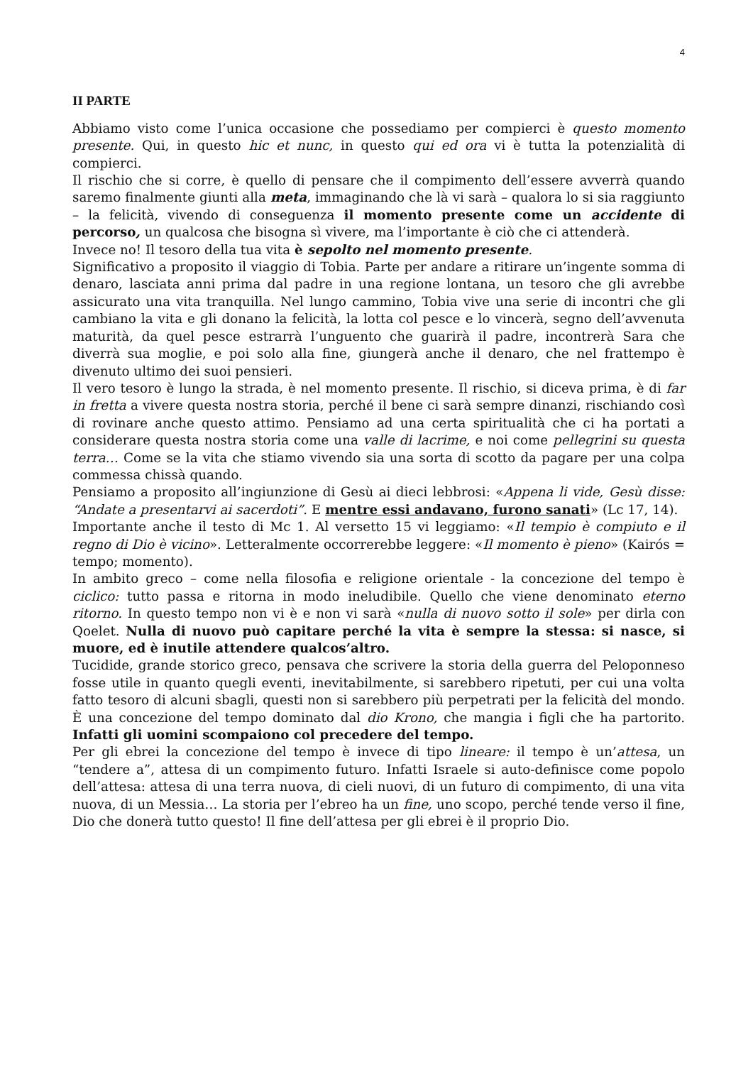4
II PARTE
Abbiamo visto come l’unica occasione che possediamo per compierci è questo momento presente. Qui, in questo hic et nunc, in questo qui ed ora vi è tutta la potenzialità di compierci.
Il rischio che si corre, è quello di pensare che il compimento dell’essere avverrà quando saremo finalmente giunti alla meta, immaginando che là vi sarà – qualora lo si sia raggiunto – la felicità, vivendo di conseguenza il momento presente come un accidente di percorso, un qualcosa che bisogna sì vivere, ma l’importante è ciò che ci attenderà.
Invece no! Il tesoro della tua vita è sepolto nel momento presente.
Significativo a proposito il viaggio di Tobia. Parte per andare a ritirare un’ingente somma di denaro, lasciata anni prima dal padre in una regione lontana, un tesoro che gli avrebbe assicurato una vita tranquilla. Nel lungo cammino, Tobia vive una serie di incontri che gli cambiano la vita e gli donano la felicità, la lotta col pesce e lo vincerà, segno dell’avvenuta maturità, da quel pesce estrarrà l’unguento che guarirà il padre, incontrerà Sara che diverrà sua moglie, e poi solo alla fine, giungerà anche il denaro, che nel frattempo è divenuto ultimo dei suoi pensieri.
Il vero tesoro è lungo la strada, è nel momento presente. Il rischio, si diceva prima, è di far in fretta a vivere questa nostra storia, perché il bene ci sarà sempre dinanzi, rischiando così di rovinare anche questo attimo. Pensiamo ad una certa spiritualità che ci ha portati a considerare questa nostra storia come una valle di lacrime, e noi come pellegrini su questa terra… Come se la vita che stiamo vivendo sia una sorta di scotto da pagare per una colpa commessa chissà quando.
Pensiamo a proposito all’ingiunzione di Gesù ai dieci lebbrosi: «Appena li vide, Gesù disse: “Andate a presentarvi ai sacerdoti”. E mentre essi andavano, furono sanati» (Lc 17, 14).
Importante anche il testo di Mc 1. Al versetto 15 vi leggiamo: «Il tempio è compiuto e il regno di Dio è vicino». Letteralmente occorrerebbe leggere: «Il momento è pieno» (Kairós = tempo; momento).
In ambito greco – come nella filosofia e religione orientale - la concezione del tempo è ciclico: tutto passa e ritorna in modo ineludibile. Quello che viene denominato eterno ritorno. In questo tempo non vi è e non vi sarà «nulla di nuovo sotto il sole» per dirla con Qoelet. Nulla di nuovo può capitare perché la vita è sempre la stessa: si nasce, si muore, ed è inutile attendere qualcos’altro.
Tucidide, grande storico greco, pensava che scrivere la storia della guerra del Peloponneso fosse utile in quanto quegli eventi, inevitabilmente, si sarebbero ripetuti, per cui una volta fatto tesoro di alcuni sbagli, questi non si sarebbero più perpetrati per la felicità del mondo. È una concezione del tempo dominato dal dio Krono, che mangia i figli che ha partorito. Infatti gli uomini scompaiono col precedere del tempo.
Per gli ebrei la concezione del tempo è invece di tipo lineare: il tempo è un’attesa, un “tendere a”, attesa di un compimento futuro. Infatti Israele si auto-definisce come popolo dell’attesa: attesa di una terra nuova, di cieli nuovi, di un futuro di compimento, di una vita nuova, di un Messia… La storia per l’ebreo ha un fine, uno scopo, perché tende verso il fine, Dio che donerà tutto questo! Il fine dell’attesa per gli ebrei è il proprio Dio.